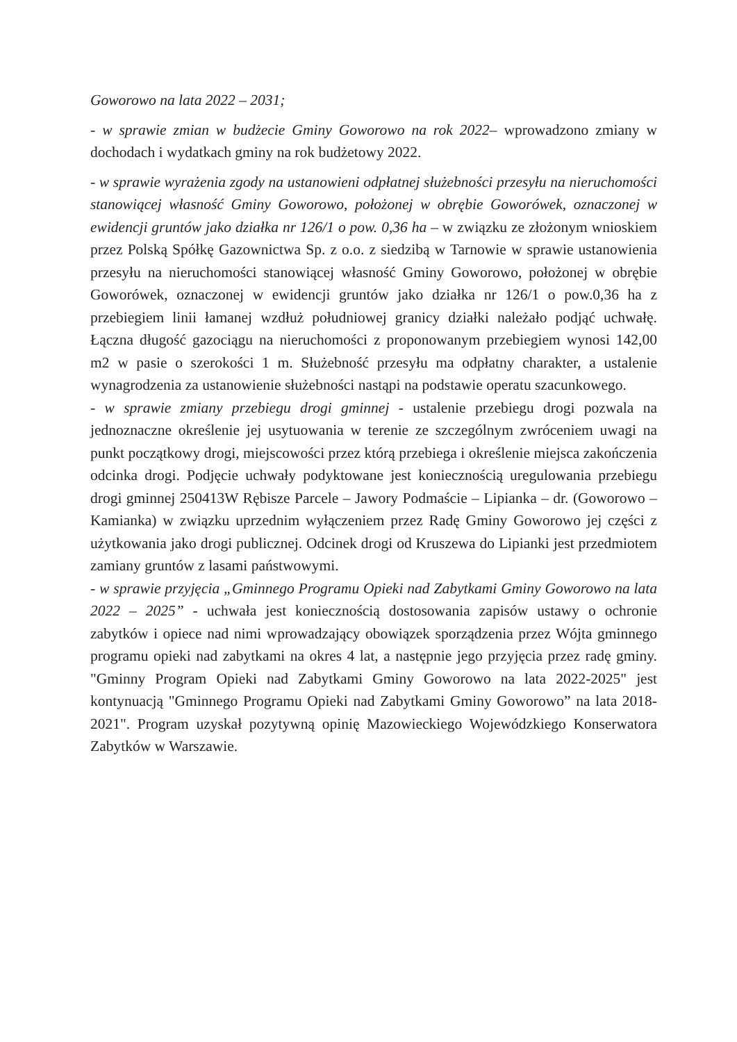Goworowo na lata 2022 – 2031;
- w sprawie zmian w budżecie Gminy Goworowo na rok 2022– wprowadzono zmiany w dochodach i wydatkach gminy na rok budżetowy 2022.
- w sprawie wyrażenia zgody na ustanowieni odpłatnej służebności przesyłu na nieruchomości stanowiącej własność Gminy Goworowo, położonej w obrębie Goworówek, oznaczonej w ewidencji gruntów jako działka nr 126/1 o pow. 0,36 ha – w związku ze złożonym wnioskiem przez Polską Spółkę Gazownictwa Sp. z o.o. z siedzibą w Tarnowie w sprawie ustanowienia przesyłu na nieruchomości stanowiącej własność Gminy Goworowo, położonej w obrębie Goworówek, oznaczonej w ewidencji gruntów jako działka nr 126/1 o pow.0,36 ha z przebiegiem linii łamanej wzdłuż południowej granicy działki należało podjąć uchwałę. Łączna długość gazociągu na nieruchomości z proponowanym przebiegiem wynosi 142,00 m2 w pasie o szerokości 1 m. Służebność przesyłu ma odpłatny charakter, a ustalenie wynagrodzenia za ustanowienie służebności nastąpi na podstawie operatu szacunkowego.
- w sprawie zmiany przebiegu drogi gminnej - ustalenie przebiegu drogi pozwala na jednoznaczne określenie jej usytuowania w terenie ze szczególnym zwróceniem uwagi na punkt początkowy drogi, miejscowości przez którą przebiega i określenie miejsca zakończenia odcinka drogi. Podjęcie uchwały podyktowane jest koniecznością uregulowania przebiegu drogi gminnej 250413W Rębisze Parcele – Jawory Podmaście – Lipianka – dr. (Goworowo – Kamianka) w związku uprzednim wyłączeniem przez Radę Gminy Goworowo jej części z użytkowania jako drogi publicznej. Odcinek drogi od Kruszewa do Lipianki jest przedmiotem zamiany gruntów z lasami państwowymi.
- w sprawie przyjęcia „Gminnego Programu Opieki nad Zabytkami Gminy Goworowo na lata 2022 – 2025” - uchwała jest koniecznością dostosowania zapisów ustawy o ochronie zabytków i opiece nad nimi wprowadzający obowiązek sporządzenia przez Wójta gminnego programu opieki nad zabytkami na okres 4 lat, a następnie jego przyjęcia przez radę gminy. "Gminny Program Opieki nad Zabytkami Gminy Goworowo na lata 2022-2025" jest kontynuacją "Gminnego Programu Opieki nad Zabytkami Gminy Goworowo” na lata 2018-2021". Program uzyskał pozytywną opinię Mazowieckiego Wojewódzkiego Konserwatora Zabytków w Warszawie.